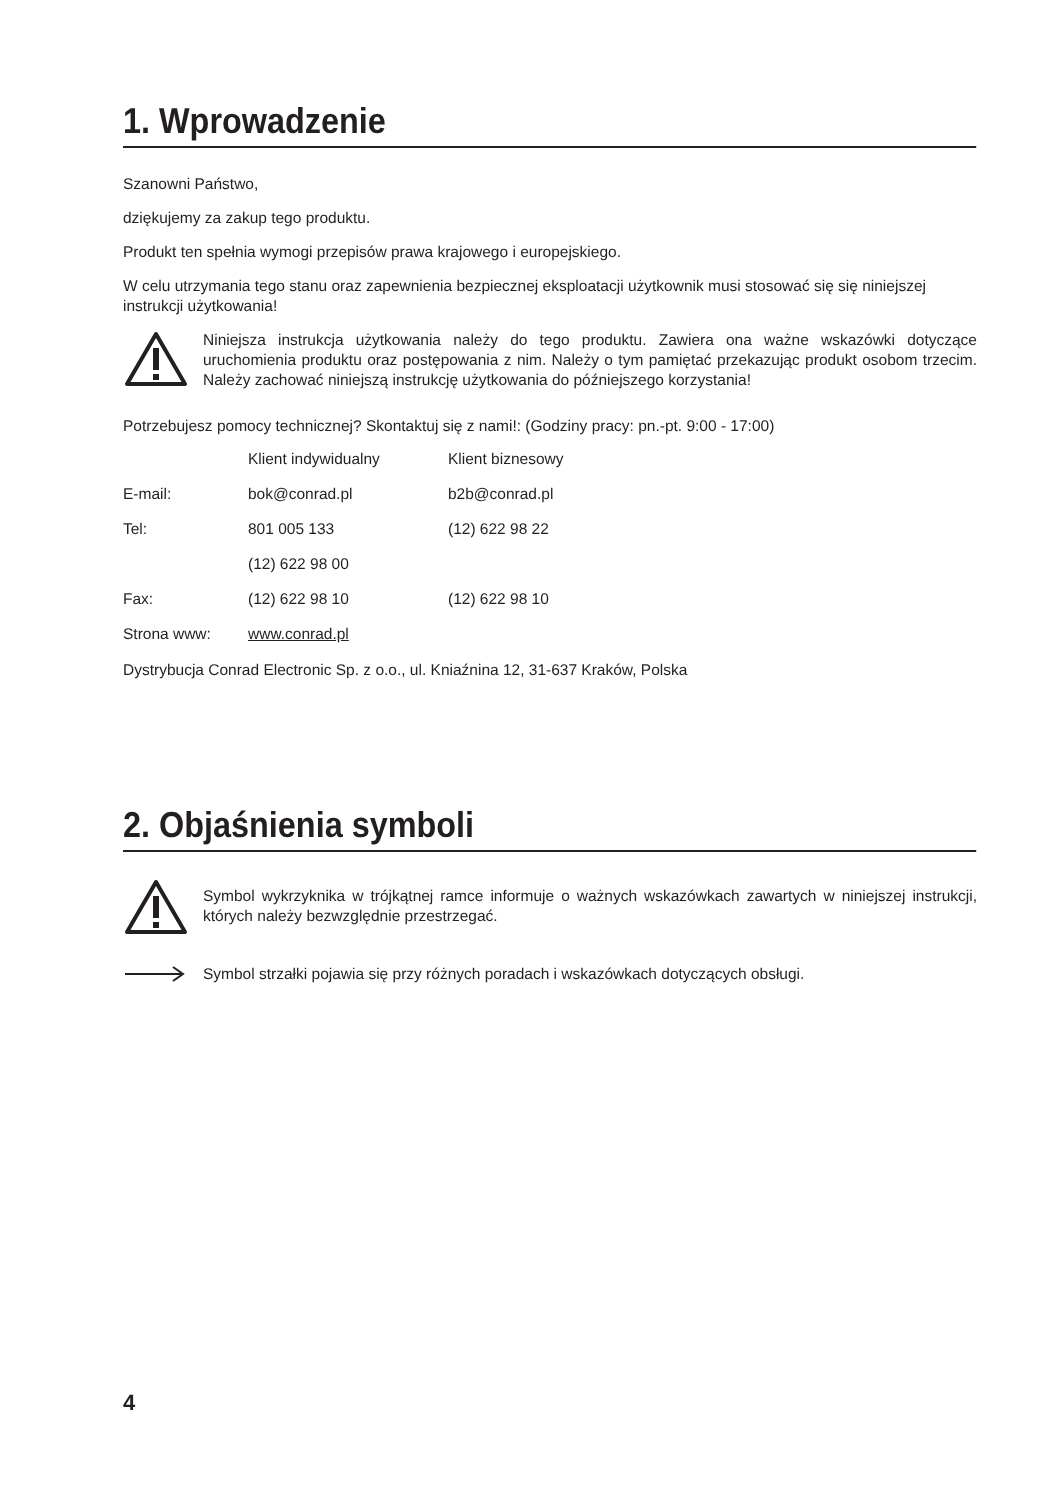1. Wprowadzenie
Szanowni Państwo,
dziękujemy za zakup tego produktu.
Produkt ten spełnia wymogi przepisów prawa krajowego i europejskiego.
W celu utrzymania tego stanu oraz zapewnienia bezpiecznej eksploatacji użytkownik musi stosować się się niniejszej instrukcji użytkowania!
Niniejsza instrukcja użytkowania należy do tego produktu. Zawiera ona ważne wskazówki dotyczące uruchomienia produktu oraz postępowania z nim. Należy o tym pamiętać przekazując produkt osobom trzecim. Należy zachować niniejszą instrukcję użytkowania do późniejszego korzystania!
Potrzebujesz pomocy technicznej? Skontaktuj się z nami!: (Godziny pracy: pn.-pt. 9:00 - 17:00)
| | Klient indywidualny | Klient biznesowy |
| E-mail: | bok@conrad.pl | b2b@conrad.pl |
| Tel: | 801 005 133 | (12) 622 98 22 |
| | (12) 622 98 00 | |
| Fax: | (12) 622 98 10 | (12) 622 98 10 |
| Strona www: | www.conrad.pl | |
Dystrybucja Conrad Electronic Sp. z o.o., ul. Kniaźnina 12, 31-637 Kraków, Polska
2. Objaśnienia symboli
Symbol wykrzyknika w trójkątnej ramce informuje o ważnych wskazówkach zawartych w niniejszej instrukcji, których należy bezwzględnie przestrzegać.
Symbol strzałki pojawia się przy różnych poradach i wskazówkach dotyczących obsługi.
4